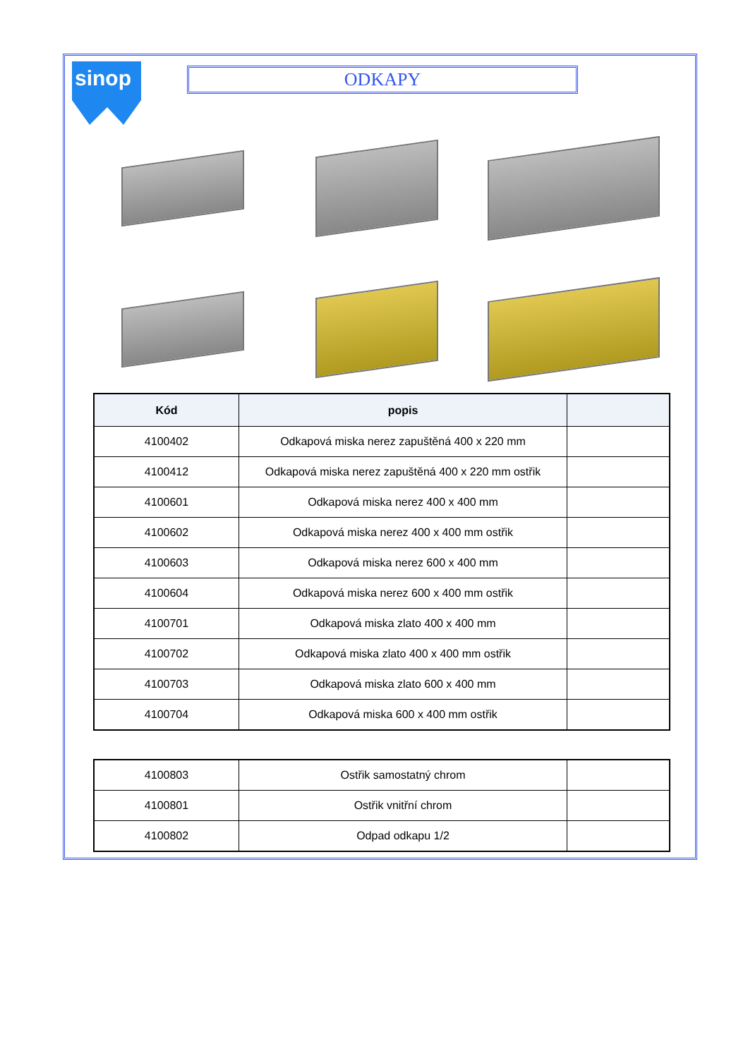sinop
ODKAPY
| Kód | popis | |
| --- | --- | --- |
| 4100402 | Odkapová miska nerez zapuštěná 400 x 220 mm | |
| 4100412 | Odkapová miska nerez zapuštěná 400 x 220 mm ostřik | |
| 4100601 | Odkapová miska nerez 400 x 400 mm | |
| 4100602 | Odkapová miska nerez 400 x 400 mm ostřik | |
| 4100603 | Odkapová miska nerez 600 x 400 mm | |
| 4100604 | Odkapová miska nerez 600 x 400 mm ostřik | |
| 4100701 | Odkapová miska zlato 400 x 400 mm | |
| 4100702 | Odkapová miska zlato 400 x 400 mm ostřik | |
| 4100703 | Odkapová miska zlato 600 x 400 mm | |
| 4100704 | Odkapová miska 600 x 400 mm ostřik | |
| 4100803 | Ostřik samostatný chrom | |
| 4100801 | Ostřik vnitřní chrom | |
| 4100802 | Odpad odkapu 1/2 | |